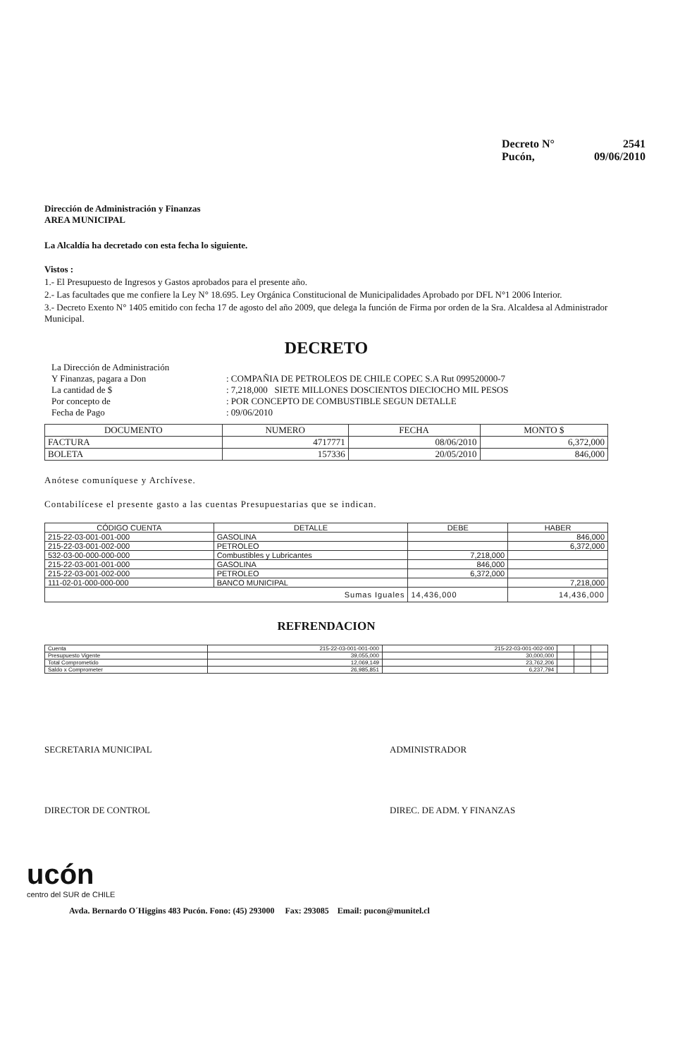Decreto N° 2541
Pucón, 09/06/2010
Dirección de Administración y Finanzas
AREA MUNICIPAL
La Alcaldía ha decretado con esta fecha lo siguiente.
Vistos :
1.- El Presupuesto de Ingresos y Gastos aprobados para el presente año.
2.- Las facultades que me confiere la Ley N° 18.695. Ley Orgánica Constitucional de Municipalidades Aprobado por DFL N°1 2006 Interior.
3.- Decreto Exento N° 1405 emitido con fecha 17 de agosto del año 2009, que delega la función de Firma por orden de la Sra. Alcaldesa al Administrador Municipal.
DECRETO
| La Dirección de Administración | |
| Y Finanzas, pagara a Don | : COMPAÑIA DE PETROLEOS DE CHILE COPEC S.A Rut 099520000-7 |
| La cantidad de $ | : 7,218,000 SIETE MILLONES DOSCIENTOS DIECIOCHO MIL PESOS |
| Por concepto de | : POR CONCEPTO DE COMBUSTIBLE SEGUN DETALLE |
| Fecha de Pago | : 09/06/2010 |
| DOCUMENTO | NUMERO | FECHA | MONTO $ |
| --- | --- | --- | --- |
| FACTURA | 4717771 | 08/06/2010 | 6,372,000 |
| BOLETA | 157336 | 20/05/2010 | 846,000 |
Anótese comuníquese y Archívese.
Contabilícese el presente gasto a las cuentas Presupuestarias que se indican.
| CÓDIGO CUENTA | DETALLE | DEBE | HABER |
| --- | --- | --- | --- |
| 215-22-03-001-001-000 | GASOLINA | | 846,000 |
| 215-22-03-001-002-000 | PETROLEO | | 6,372,000 |
| 532-03-00-000-000-000 | Combustibles y Lubricantes | 7,218,000 | |
| 215-22-03-001-001-000 | GASOLINA | 846,000 | |
| 215-22-03-001-002-000 | PETROLEO | 6,372,000 | |
| 111-02-01-000-000-000 | BANCO MUNICIPAL | | 7,218,000 |
| Sumas Iguales | | 14,436,000 | 14,436,000 |
REFRENDACION
| Cuenta | 215-22-03-001-001-000 | 215-22-03-001-002-000 | | | |
| Presupuesto Vigente | 39,055,000 | 30,000,000 | | | |
| Total Comprometido | 12,069,149 | 23,762,206 | | | |
| Saldo x Comprometer | 26,985,851 | 6,237,794 | | | |
SECRETARIA MUNICIPAL ADMINISTRADOR
DIRECTOR DE CONTROL DIREC. DE ADM. Y FINANZAS
ucón
centro del SUR de CHILE
Avda. Bernardo O´Higgins 483 Pucón. Fono: (45) 293000 Fax: 293085 Email: pucon@munitel.cl